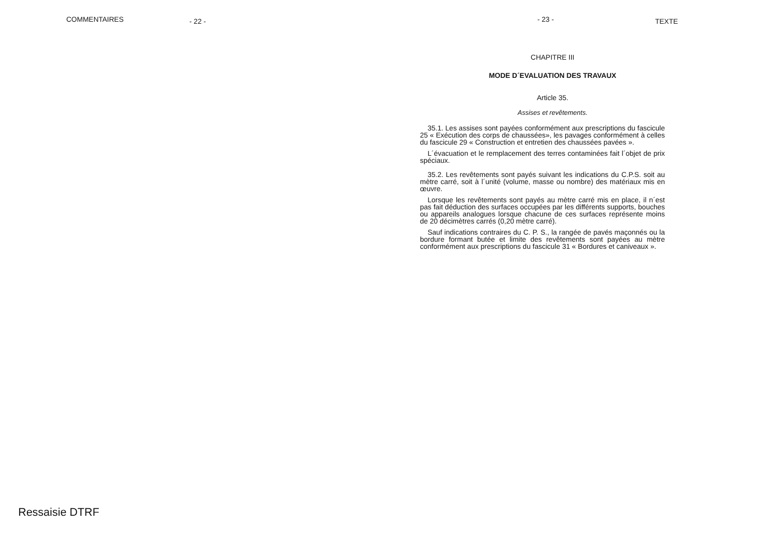COMMENTAIRES - 22 -
- 23 - TEXTE
CHAPITRE III
MODE D´EVALUATION DES TRAVAUX
Article 35.
Assises et revêtements.
35.1. Les assises sont payées conformément aux prescriptions du fascicule 25 « Exécution des corps de chaussées», les pavages conformément à celles du fascicule 29 « Construction et entretien des chaussées pavées ».
L´évacuation et le remplacement des terres contaminées fait l´objet de prix spéciaux.
35.2. Les revêtements sont payés suivant les indications du C.P.S. soit au mètre carré, soit à l´unité (volume, masse ou nombre) des matériaux mis en œuvre.
Lorsque les revêtements sont payés au mètre carré mis en place, il n´est pas fait déduction des surfaces occupées par les différents supports, bouches ou appareils analogues lorsque chacune de ces surfaces représente moins de 20 décimètres carrés (0,20 mètre carré).
Sauf indications contraires du C. P. S., la rangée de pavés maçonnés ou la bordure formant butée et limite des revêtements sont payées au mètre conformément aux prescriptions du fascicule 31 « Bordures et caniveaux ».
Ressaisie DTRF